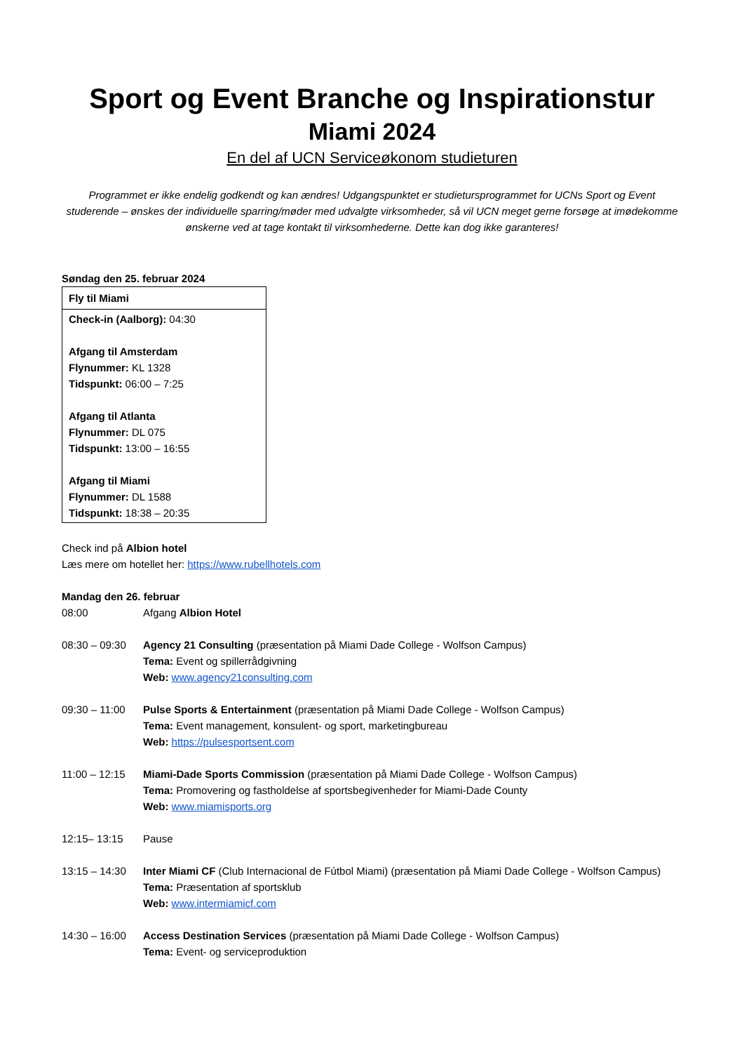Sport og Event Branche og Inspirationstur
Miami 2024
En del af UCN Serviceøkonom studieturen
Programmet er ikke endelig godkendt og kan ændres! Udgangspunktet er studietursprogrammet for UCNs Sport og Event studerende – ønskes der individuelle sparring/møder med udvalgte virksomheder, så vil UCN meget gerne forsøge at imødekomme ønskerne ved at tage kontakt til virksomhederne. Dette kan dog ikke garanteres!
Søndag den 25. februar 2024
| Fly til Miami |
| Check-in (Aalborg): 04:30 Afgang til Amsterdam Flynummer: KL 1328 Tidspunkt: 06:00 – 7:25 Afgang til Atlanta Flynummer: DL 075 Tidspunkt: 13:00 – 16:55 Afgang til Miami Flynummer: DL 1588 Tidspunkt: 18:38 – 20:35 |
Check ind på Albion hotel
Læs mere om hotellet her: https://www.rubellhotels.com
Mandag den 26. februar
08:00 Afgang Albion Hotel
08:30 – 09:30
Agency 21 Consulting (præsentation på Miami Dade College - Wolfson Campus)
Tema: Event og spillerrådgivning
Web: www.agency21consulting.com
09:30 – 11:00
Pulse Sports & Entertainment (præsentation på Miami Dade College - Wolfson Campus)
Tema: Event management, konsulent- og sport, marketingbureau
Web: https://pulsesportsent.com
11:00 – 12:15
Miami-Dade Sports Commission (præsentation på Miami Dade College - Wolfson Campus)
Tema: Promovering og fastholdelse af sportsbegivenheder for Miami-Dade County
Web: www.miamisports.org
12:15– 13:15 Pause
13:15 – 14:30
Inter Miami CF (Club Internacional de Fútbol Miami) (præsentation på Miami Dade College - Wolfson Campus)
Tema: Præsentation af sportsklub
Web: www.intermiamicf.com
14:30 – 16:00
Access Destination Services (præsentation på Miami Dade College - Wolfson Campus)
Tema: Event- og serviceproduktion